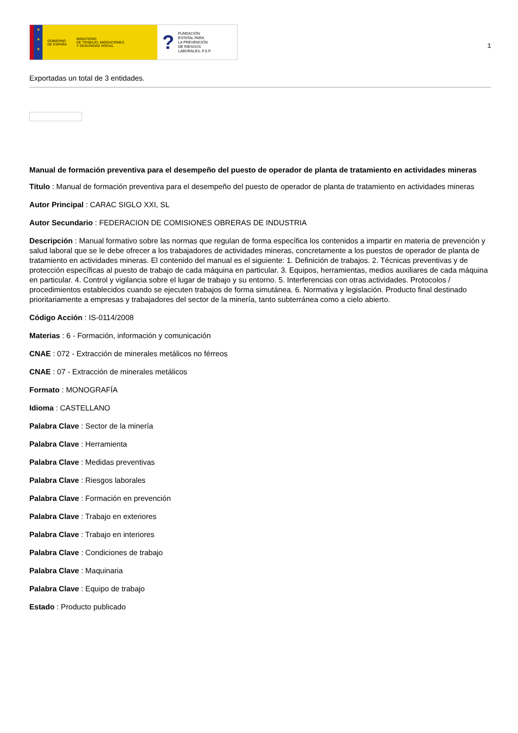★
★
★
GOBIERNO
DE ESPAÑA MINISTERIO
DE TRABAJO, MIGRACIONES
Y SEGURIDAD SOCIAL
? FUNDACIÓN
ESTATAL PARA
LA PREVENCIÓN
DE RIESGOS
LABORALES, F.S.P.
1
Exportadas un total de 3 entidades.
Manual de formación preventiva para el desempeño del puesto de operador de planta de tratamiento en actividades mineras
Título : Manual de formación preventiva para el desempeño del puesto de operador de planta de tratamiento en actividades mineras
Autor Principal : CARAC SIGLO XXI, SL
Autor Secundario : FEDERACION DE COMISIONES OBRERAS DE INDUSTRIA
Descripción : Manual formativo sobre las normas que regulan de forma específica los contenidos a impartir en materia de prevención y salud laboral que se le debe ofrecer a los trabajadores de actividades mineras, concretamente a los puestos de operador de planta de tratamiento en actividades mineras. El contenido del manual es el siguiente: 1. Definición de trabajos. 2. Técnicas preventivas y de protección específicas al puesto de trabajo de cada máquina en particular. 3. Equipos, herramientas, medios auxiliares de cada máquina en particular. 4. Control y vigilancia sobre el lugar de trabajo y su entorno. 5. Interferencias con otras actividades. Protocolos / procedimientos establecidos cuando se ejecuten trabajos de forma simutánea. 6. Normativa y legislación. Producto final destinado prioritariamente a empresas y trabajadores del sector de la minería, tanto subterránea como a cielo abierto.
Código Acción : IS-0114/2008
Materias : 6 - Formación, información y comunicación
CNAE : 072 - Extracción de minerales metálicos no férreos
CNAE : 07 - Extracción de minerales metálicos
Formato : MONOGRAFÍA
Idioma : CASTELLANO
Palabra Clave : Sector de la minería
Palabra Clave : Herramienta
Palabra Clave : Medidas preventivas
Palabra Clave : Riesgos laborales
Palabra Clave : Formación en prevención
Palabra Clave : Trabajo en exteriores
Palabra Clave : Trabajo en interiores
Palabra Clave : Condiciones de trabajo
Palabra Clave : Maquinaria
Palabra Clave : Equipo de trabajo
Estado : Producto publicado